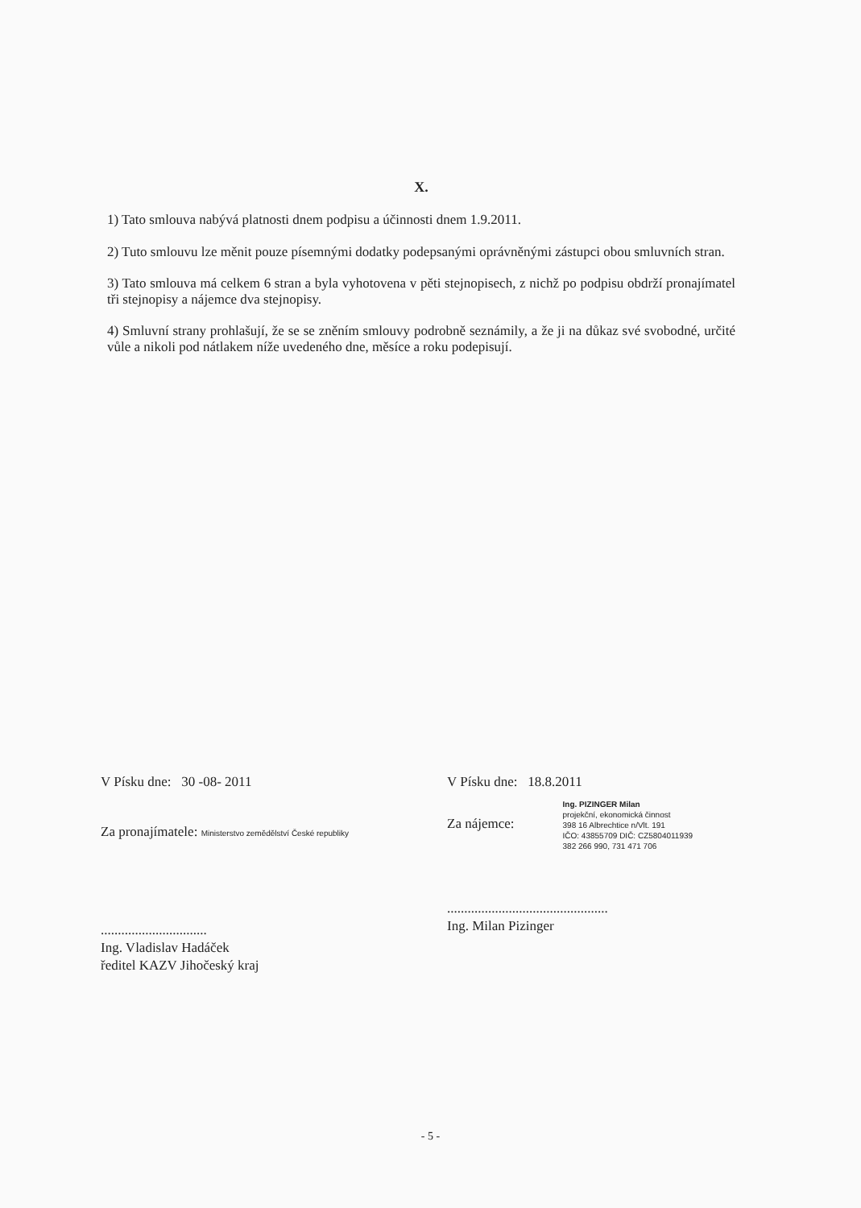X.
1) Tato smlouva nabývá platnosti dnem podpisu a účinnosti dnem 1.9.2011.
2) Tuto smlouvu lze měnit pouze písemnými dodatky podepsanými oprávněnými zástupci obou smluvních stran.
3) Tato smlouva má celkem 6 stran a byla vyhotovena v pěti stejnopisech, z nichž po podpisu obdrží pronajímatel tři stejnopisy a nájemce dva stejnopisy.
4) Smluvní strany prohlašují, že se se zněním smlouvy podrobně seznámily, a že ji na důkaz své svobodné, určité vůle a nikoli pod nátlakem níže uvedeného dne, měsíce a roku podepisují.
V Písku dne: 30 -08- 2011
Za pronajímatele: Ministerstvo zemědělství České republiky
...............................
Ing. Vladislav Hadáček
ředitel KAZV Jihočeský kraj
V Písku dne: 18.8.2011
Za nájemce:
Ing. PIZINGER Milan
projekční, ekonomická činnost
398 16 Albrechtice n/Vlt. 191
IČO: 43855709 DIČ: CZ5804011939
382 266 990, 731 471 706
...............................................
Ing. Milan Pizinger
- 5 -